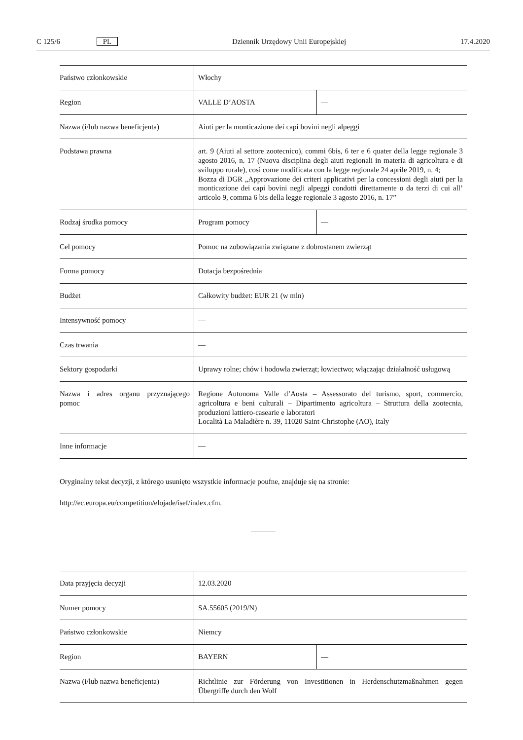C 125/6 PL Dziennik Urzędowy Unii Europejskiej 17.4.2020
| Państwo członkowskie | Włochy | |
| Region | VALLE D’AOSTA | — |
| Nazwa (i/lub nazwa beneficjenta) | Aiuti per la monticazione dei capi bovini negli alpeggi | |
| Podstawa prawna | art. 9 (Aiuti al settore zootecnico), commi 6bis, 6 ter e 6 quater della legge regionale 3 agosto 2016, n. 17 (Nuova disciplina degli aiuti regionali in materia di agricoltura e di sviluppo rurale), così come modificata con la legge regionale 24 aprile 2019, n. 4; Bozza di DGR „Approvazione dei criteri applicativi per la concessioni degli aiuti per la monticazione dei capi bovini negli alpeggi condotti direttamente o da terzi di cui all’ articolo 9, comma 6 bis della legge regionale 3 agosto 2016, n. 17” | |
| Rodzaj środka pomocy | Program pomocy | — |
| Cel pomocy | Pomoc na zobowiązania związane z dobrostanem zwierząt | |
| Forma pomocy | Dotacja bezpośrednia | |
| Budżet | Całkowity budżet: EUR 21 (w mln) | |
| Intensywność pomocy | — | |
| Czas trwania | — | |
| Sektory gospodarki | Uprawy rolne; chów i hodowla zwierząt; łowiectwo; włączając działalność usługową | |
| Nazwa i adres organu przyznającego pomoc | Regione Autonoma Valle d’Aosta – Assessorato del turismo, sport, commercio, agricoltura e beni culturali – Dipartimento agricoltura – Struttura della zootecnia, produzioni lattiero-casearie e laboratori Località La Maladière n. 39, 11020 Saint-Christophe (AO), Italy | |
| Inne informacje | — | |
Oryginalny tekst decyzji, z którego usunięto wszystkie informacje poufne, znajduje się na stronie:
http://ec.europa.eu/competition/elojade/isef/index.cfm.
| Data przyjęcia decyzji | 12.03.2020 | |
| Numer pomocy | SA.55605 (2019/N) | |
| Państwo członkowskie | Niemcy | |
| Region | BAYERN | — |
| Nazwa (i/lub nazwa beneficjenta) | Richtlinie zur Förderung von Investitionen in Herdenschutzmaßnahmen gegen Übergriffe durch den Wolf | |